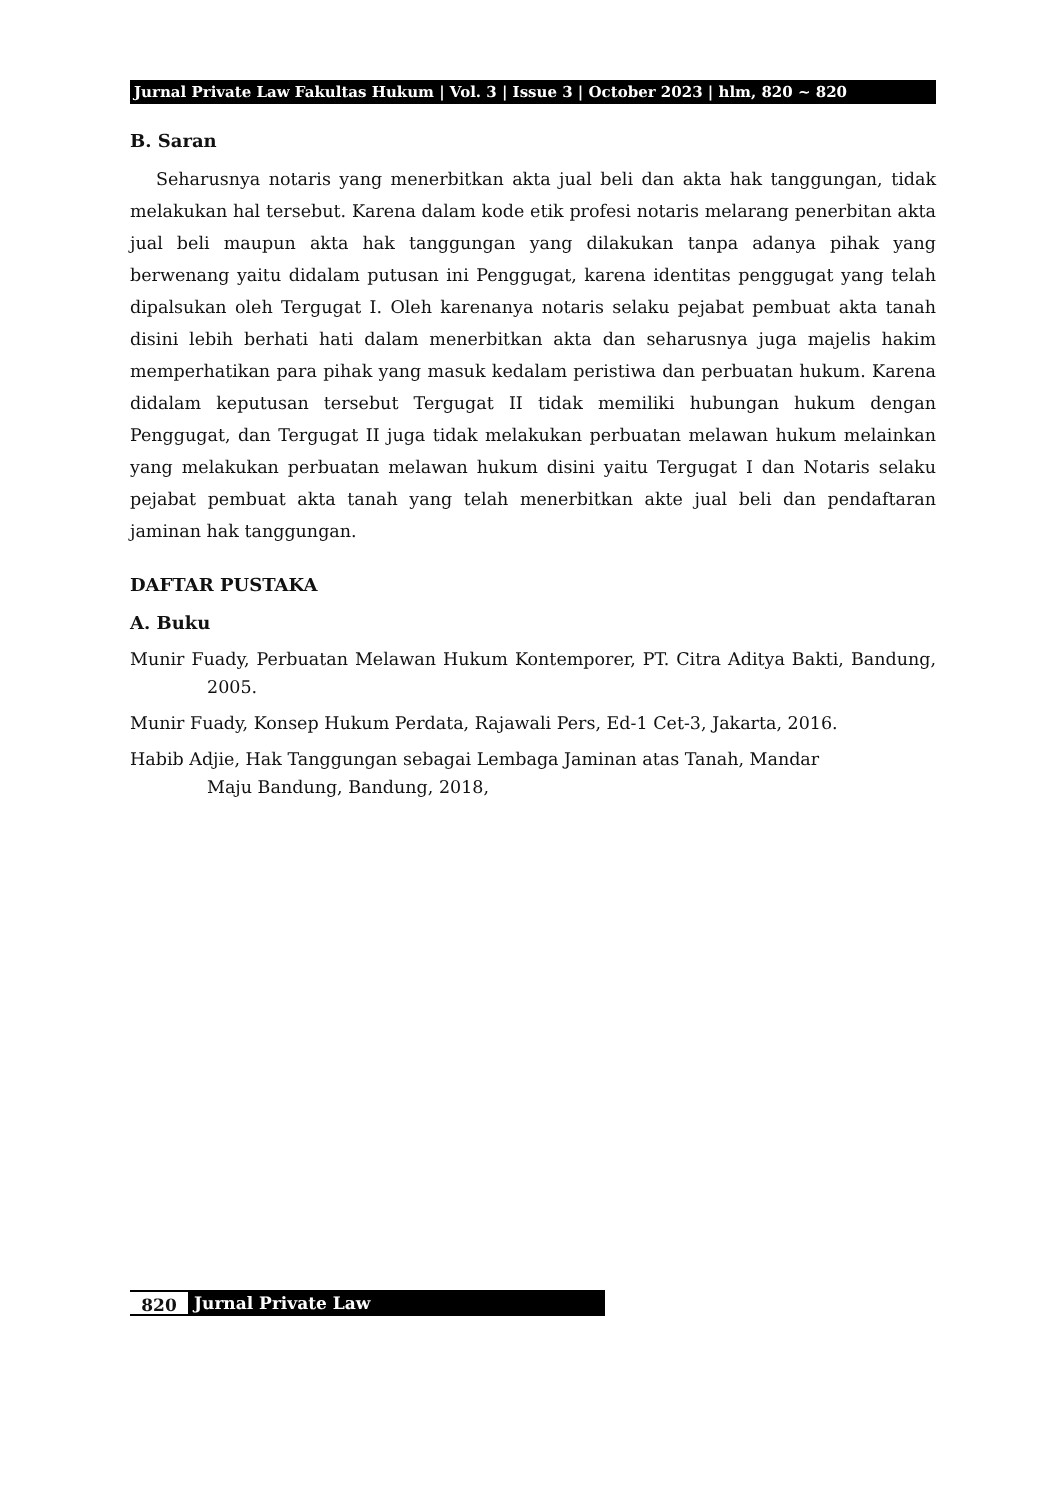Jurnal Private Law Fakultas Hukum | Vol. 3 | Issue 3 | October 2023 | hlm, 820 ~ 820
B. Saran
Seharusnya notaris yang menerbitkan akta jual beli dan akta hak tanggungan, tidak melakukan hal tersebut. Karena dalam kode etik profesi notaris melarang penerbitan akta jual beli maupun akta hak tanggungan yang dilakukan tanpa adanya pihak yang berwenang yaitu didalam putusan ini Penggugat, karena identitas penggugat yang telah dipalsukan oleh Tergugat I. Oleh karenanya notaris selaku pejabat pembuat akta tanah disini lebih berhati hati dalam menerbitkan akta dan seharusnya juga majelis hakim memperhatikan para pihak yang masuk kedalam peristiwa dan perbuatan hukum. Karena didalam keputusan tersebut Tergugat II tidak memiliki hubungan hukum dengan Penggugat, dan Tergugat II juga tidak melakukan perbuatan melawan hukum melainkan yang melakukan perbuatan melawan hukum disini yaitu Tergugat I dan Notaris selaku pejabat pembuat akta tanah yang telah menerbitkan akte jual beli dan pendaftaran jaminan hak tanggungan.
DAFTAR PUSTAKA
A. Buku
Munir Fuady, Perbuatan Melawan Hukum Kontemporer, PT. Citra Aditya Bakti, Bandung, 2005.
Munir Fuady, Konsep Hukum Perdata, Rajawali Pers, Ed-1 Cet-3, Jakarta, 2016.
Habib Adjie, Hak Tanggungan sebagai Lembaga Jaminan atas Tanah, Mandar
Maju Bandung, Bandung, 2018,
820 Jurnal Private Law